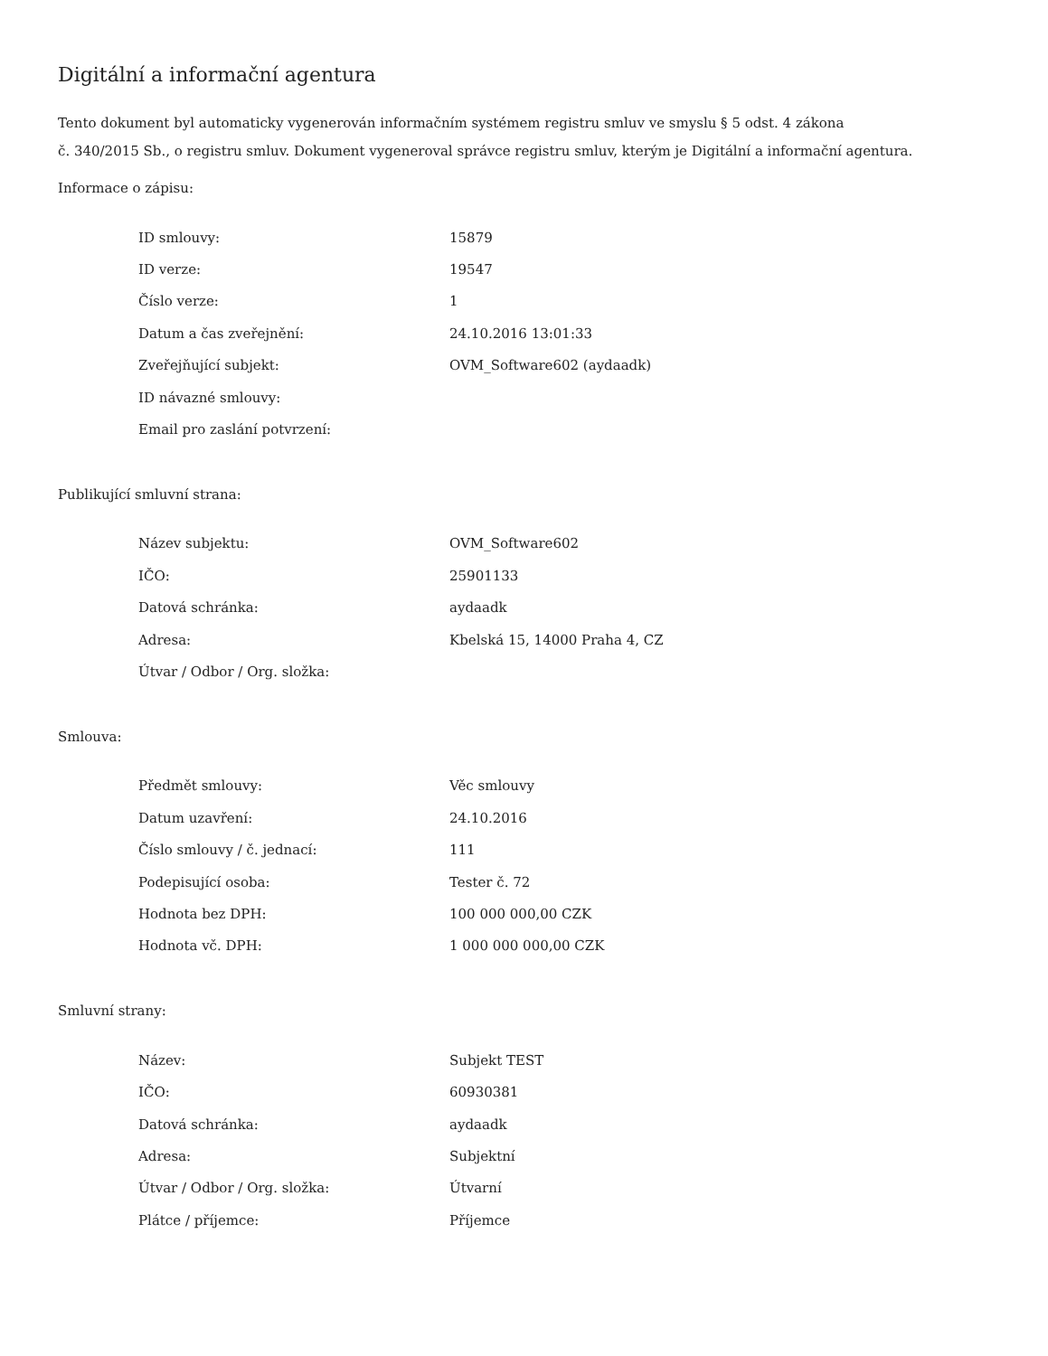Digitální a informační agentura
Tento dokument byl automaticky vygenerován informačním systémem registru smluv ve smyslu § 5 odst. 4 zákona
č. 340/2015 Sb., o registru smluv. Dokument vygeneroval správce registru smluv, kterým je Digitální a informační agentura.
Informace o zápisu:
| ID smlouvy: | 15879 |
| ID verze: | 19547 |
| Číslo verze: | 1 |
| Datum a čas zveřejnění: | 24.10.2016 13:01:33 |
| Zveřejňující subjekt: | OVM_Software602 (aydaadk) |
| ID návazné smlouvy: | |
| Email pro zaslání potvrzení: | |
Publikující smluvní strana:
| Název subjektu: | OVM_Software602 |
| IČO: | 25901133 |
| Datová schránka: | aydaadk |
| Adresa: | Kbelská 15, 14000 Praha 4, CZ |
| Útvar / Odbor / Org. složka: | |
Smlouva:
| Předmět smlouvy: | Věc smlouvy |
| Datum uzavření: | 24.10.2016 |
| Číslo smlouvy / č. jednací: | 111 |
| Podepisující osoba: | Tester č. 72 |
| Hodnota bez DPH: | 100 000 000,00 CZK |
| Hodnota vč. DPH: | 1 000 000 000,00 CZK |
Smluvní strany:
| Název: | Subjekt TEST |
| IČO: | 60930381 |
| Datová schránka: | aydaadk |
| Adresa: | Subjektní |
| Útvar / Odbor / Org. složka: | Útvarní |
| Plátce / příjemce: | Příjemce |